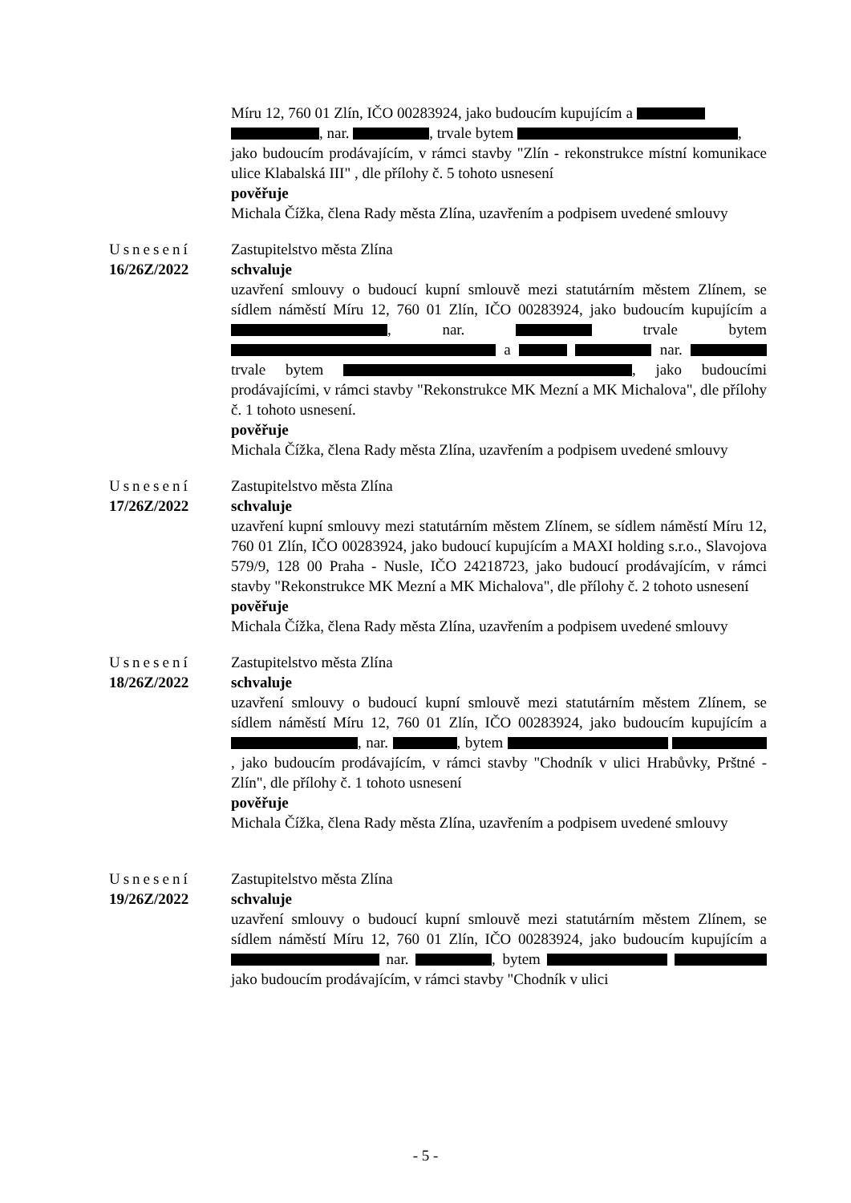Míru 12, 760 01 Zlín, IČO 00283924, jako budoucím kupujícím a
, nar. , trvale bytem ,
jako budoucím prodávajícím, v rámci stavby "Zlín - rekonstrukce místní komunikace ulice Klabalská III" , dle přílohy č. 5 tohoto usnesení
pověřuje
Michala Čížka, člena Rady města Zlína, uzavřením a podpisem uvedené smlouvy
Usnesení
16/26Z/2022
Zastupitelstvo města Zlína
schvaluje
uzavření smlouvy o budoucí kupní smlouvě mezi statutárním městem Zlínem, se sídlem náměstí Míru 12, 760 01 Zlín, IČO 00283924, jako budoucím kupujícím a , nar. trvale bytem a nar. trvale bytem , jako budoucími prodávajícími, v rámci stavby "Rekonstrukce MK Mezní a MK Michalova", dle přílohy č. 1 tohoto usnesení.
pověřuje
Michala Čížka, člena Rady města Zlína, uzavřením a podpisem uvedené smlouvy
Usnesení
17/26Z/2022
Zastupitelstvo města Zlína
schvaluje
uzavření kupní smlouvy mezi statutárním městem Zlínem, se sídlem náměstí Míru 12, 760 01 Zlín, IČO 00283924, jako budoucí kupujícím a MAXI holding s.r.o., Slavojova 579/9, 128 00 Praha - Nusle, IČO 24218723, jako budoucí prodávajícím, v rámci stavby "Rekonstrukce MK Mezní a MK Michalova", dle přílohy č. 2 tohoto usnesení
pověřuje
Michala Čížka, člena Rady města Zlína, uzavřením a podpisem uvedené smlouvy
Usnesení
18/26Z/2022
Zastupitelstvo města Zlína
schvaluje
uzavření smlouvy o budoucí kupní smlouvě mezi statutárním městem Zlínem, se sídlem náměstí Míru 12, 760 01 Zlín, IČO 00283924, jako budoucím kupujícím a , nar. , bytem , jako budoucím prodávajícím, v rámci stavby "Chodník v ulici Hrabůvky, Prštné - Zlín", dle přílohy č. 1 tohoto usnesení
pověřuje
Michala Čížka, člena Rady města Zlína, uzavřením a podpisem uvedené smlouvy
Usnesení
19/26Z/2022
Zastupitelstvo města Zlína
schvaluje
uzavření smlouvy o budoucí kupní smlouvě mezi statutárním městem Zlínem, se sídlem náměstí Míru 12, 760 01 Zlín, IČO 00283924, jako budoucím kupujícím a nar. , bytem jako budoucím prodávajícím, v rámci stavby "Chodník v ulici
- 5 -